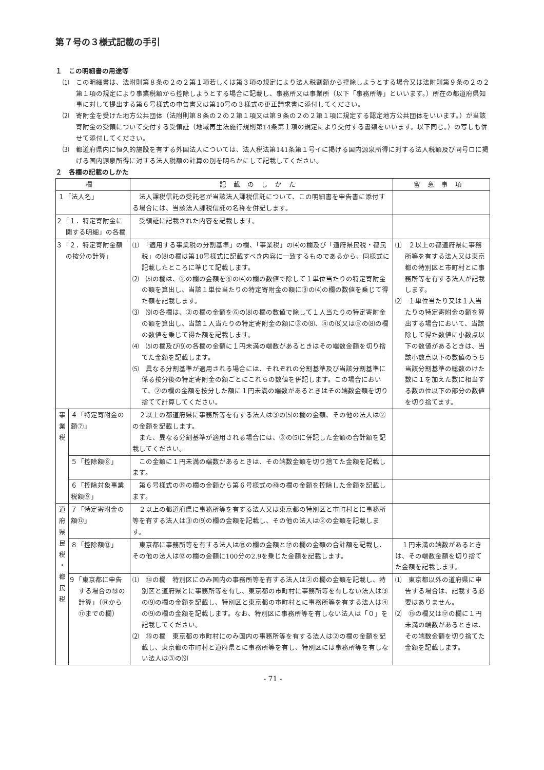第７号の３様式記載の手引
１　この明細書の用途等
⑴　この明細書は、法附則第８条の２の２第１項若しくは第３項の規定により法人税割額から控除しようとする場合又は法附則第９条の２の２第１項の規定により事業税額から控除しようとする場合に記載し、事務所又は事業所（以下「事務所等」といいます。）所在の都道府県知事に対して提出する第６号様式の申告書又は第10号の３様式の更正請求書に添付してください。
⑵　寄附金を受けた地方公共団体（法附則第８条の２の２第１項又は第９条の２の２第１項に規定する認定地方公共団体をいいます。）が当該寄附金の受領について交付する受領証（地域再生法施行規則第14条第１項の規定により交付する書類をいいます。以下同じ。）の写しも併せて添付してください。
⑶　都道府県内に恒久的施設を有する外国法人については、法人税法第141条第１号イに掲げる国内源泉所得に対する法人税額及び同号ロに掲げる国内源泉所得に対する法人税額の計算の別を明らかにして記載してください。
２　各欄の記載のしかた
| 欄 | | 記載のしかた | 留意事項 |
| --- | --- | --- | --- |
| １「法人名」 | | 法人課税信託の受託者が当該法人課税信託について、この明細書を申告書に添付する場合には、当該法人課税信託の名称を併記します。 | |
| ２「１．特定寄附金に関する明細」の各欄 | | 受領証に記載された内容を記載します。 | |
| ３「２．特定寄附金額の按分の計算」 | | ⑴ 「適用する事業税の分割基準」の欄、「事業税」の⑷の欄及び「道府県民税・都民税」の⑻の欄は第10号様式に記載すべき内容に一致するものであるから、同様式に記載したところに準じて記載します。 ⑵ ⑸の欄は、②の欄の金額を⑥の⑷の欄の数値で除して１単位当たりの特定寄附金の額を算出し、当該１単位当たりの特定寄附金の額に③の⑷の欄の数値を乗じて得た額を記載します。 ⑶ ⑼の各欄は、②の欄の金額を⑥の⑻の欄の数値で除して１人当たりの特定寄附金の額を算出し、当該１人当たりの特定寄附金の額に③の⑻、④の⑻又は⑤の⑻の欄の数値を乗じて得た額を記載します。 ⑷ ⑸の欄及び⑼の各欄の金額に１円未満の端数があるときはその端数金額を切り捨てた金額を記載します。 ⑸ 異なる分割基準が適用される場合には、それぞれの分割基準及び当該分割基準に係る按分後の特定寄附金の額ごとにこれらの数値を併記します。この場合において、②の欄の金額を按分した額に１円未満の端数があるときはその端数金額を切り捨てて計算してください。 | ⑴ ２以上の都道府県に事務所等を有する法人又は東京都の特別区と市町村とに事務所等を有する法人が記載します。 ⑵ １単位当たり又は１人当たりの特定寄附金の額を算出する場合において、当該除して得た数値に小数点以下の数値があるときは、当該小数点以下の数値のうち当該分割基準の総数のけた数に１を加えた数に相当する数の位以下の部分の数値を切り捨てます。 |
| 事 業 税 | ４「特定寄附金の額⑦」 | ２以上の都道府県に事務所等を有する法人は③の⑸の欄の金額、その他の法人は②の金額を記載します。 また、異なる分割基準が適用される場合には、③の⑸に併記した金額の合計額を記載してください。 | |
| | ５「控除額⑧」 | この金額に１円未満の端数があるときは、その端数金額を切り捨てた金額を記載します。 | |
| | ６「控除対象事業税額⑨」 | 第６号様式の㊴の欄の金額から第６号様式の㊵の欄の金額を控除した金額を記載します。 | |
| 道 府 県 民 税 ・ 都 民 税 | ７「特定寄附金の額⑫」 | ２以上の都道府県に事務所等を有する法人又は東京都の特別区と市町村とに事務所等を有する法人は③の⑼の欄の金額を記載し、その他の法人は②の金額を記載します。 | |
| | ８「控除額⑬」 | 東京都に事務所等を有する法人は⑮の欄の金額と⑰の欄の金額の合計額を記載し、その他の法人は⑫の欄の金額に100分の2.9を乗じた金額を記載します。 | １円未満の端数があるときは、その端数金額を切り捨てた金額を記載します。 |
| | ９「東京都に申告する場合の⑬の計算」（⑭から⑰までの欄） | ⑴ ⑭の欄 特別区にのみ国内の事務所等を有する法人は②の欄の金額を記載し、特別区と道府県とに事務所等を有し、東京都の市町村に事務所等を有しない法人は③の⑼の欄の金額を記載し、特別区と東京都の市町村とに事務所等を有する法人は④の⑼の欄の金額を記載します。なお、特別区に事務所等を有しない法人は「０」を記載してください。 ⑵ ⑯の欄 東京都の市町村にのみ国内の事務所等を有する法人は②の欄の金額を記載し、東京都の市町村と道府県とに事務所等を有し、特別区には事務所等を有しない法人は③の⑼ | ⑴ 東京都以外の道府県に申告する場合は、記載する必要はありません。 ⑵ ⑮の欄又は⑰の欄に１円未満の端数があるときは、その端数金額を切り捨てた金額を記載します。 |
- 71 -